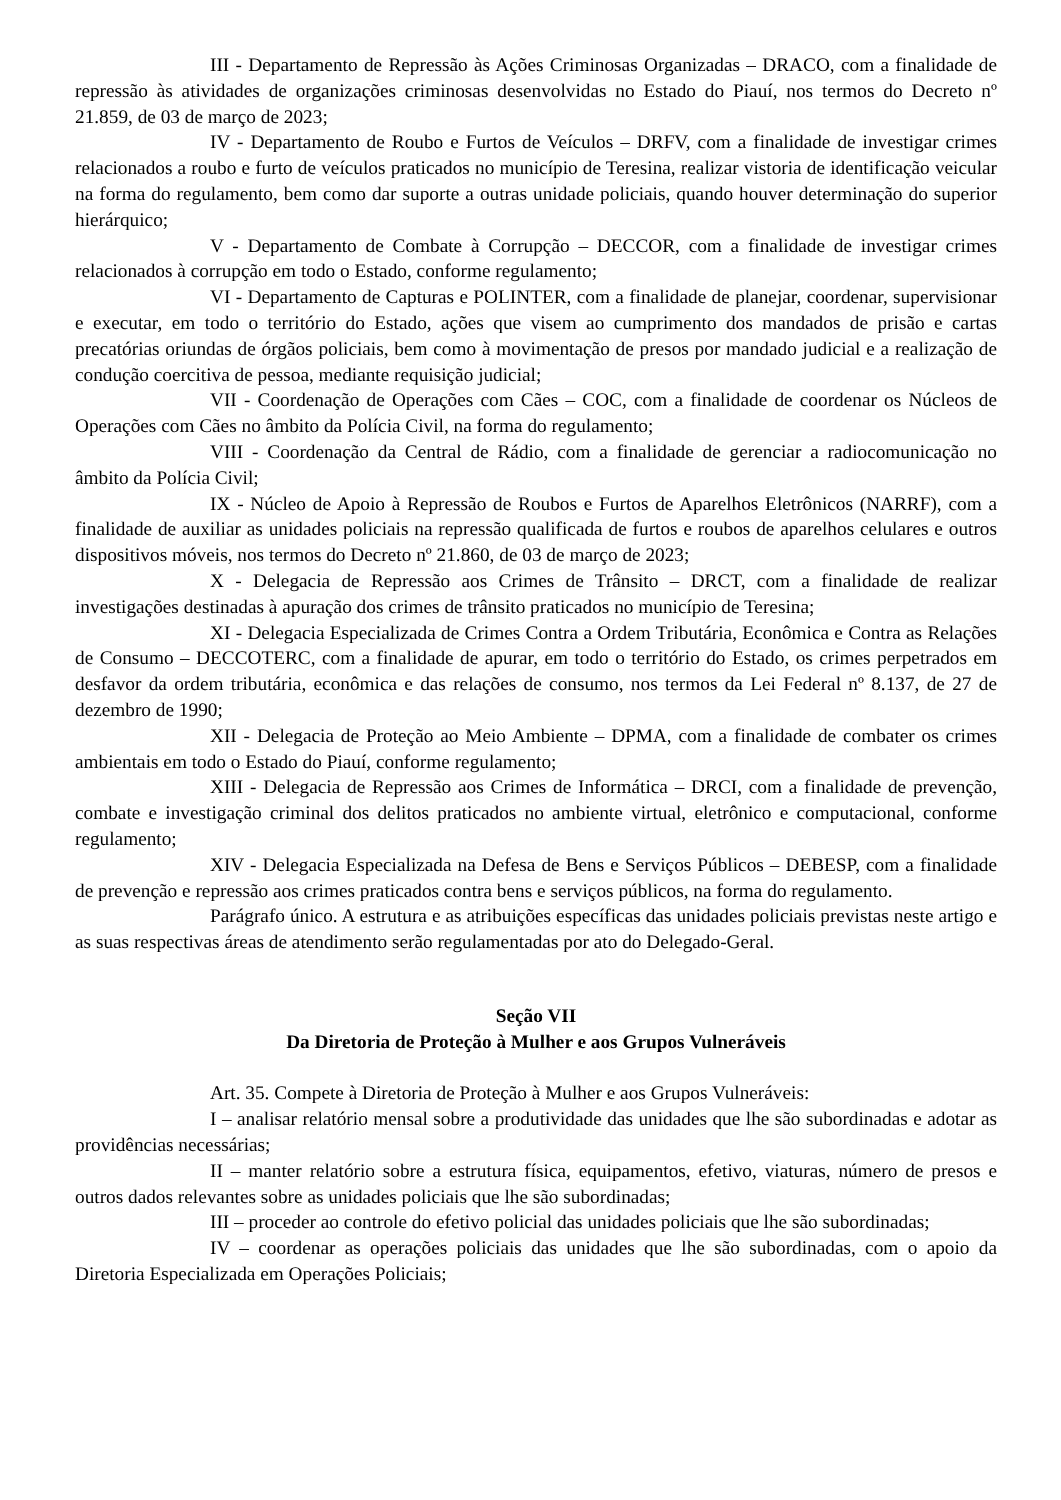III - Departamento de Repressão às Ações Criminosas Organizadas – DRACO, com a finalidade de repressão às atividades de organizações criminosas desenvolvidas no Estado do Piauí, nos termos do Decreto nº 21.859, de 03 de março de 2023;
IV - Departamento de Roubo e Furtos de Veículos – DRFV, com a finalidade de investigar crimes relacionados a roubo e furto de veículos praticados no município de Teresina, realizar vistoria de identificação veicular na forma do regulamento, bem como dar suporte a outras unidade policiais, quando houver determinação do superior hierárquico;
V - Departamento de Combate à Corrupção – DECCOR, com a finalidade de investigar crimes relacionados à corrupção em todo o Estado, conforme regulamento;
VI - Departamento de Capturas e POLINTER, com a finalidade de planejar, coordenar, supervisionar e executar, em todo o território do Estado, ações que visem ao cumprimento dos mandados de prisão e cartas precatórias oriundas de órgãos policiais, bem como à movimentação de presos por mandado judicial e a realização de condução coercitiva de pessoa, mediante requisição judicial;
VII - Coordenação de Operações com Cães – COC, com a finalidade de coordenar os Núcleos de Operações com Cães no âmbito da Polícia Civil, na forma do regulamento;
VIII - Coordenação da Central de Rádio, com a finalidade de gerenciar a radiocomunicação no âmbito da Polícia Civil;
IX - Núcleo de Apoio à Repressão de Roubos e Furtos de Aparelhos Eletrônicos (NARRF), com a finalidade de auxiliar as unidades policiais na repressão qualificada de furtos e roubos de aparelhos celulares e outros dispositivos móveis, nos termos do Decreto nº 21.860, de 03 de março de 2023;
X - Delegacia de Repressão aos Crimes de Trânsito – DRCT, com a finalidade de realizar investigações destinadas à apuração dos crimes de trânsito praticados no município de Teresina;
XI - Delegacia Especializada de Crimes Contra a Ordem Tributária, Econômica e Contra as Relações de Consumo – DECCOTERC, com a finalidade de apurar, em todo o território do Estado, os crimes perpetrados em desfavor da ordem tributária, econômica e das relações de consumo, nos termos da Lei Federal nº 8.137, de 27 de dezembro de 1990;
XII - Delegacia de Proteção ao Meio Ambiente – DPMA, com a finalidade de combater os crimes ambientais em todo o Estado do Piauí, conforme regulamento;
XIII - Delegacia de Repressão aos Crimes de Informática – DRCI, com a finalidade de prevenção, combate e investigação criminal dos delitos praticados no ambiente virtual, eletrônico e computacional, conforme regulamento;
XIV - Delegacia Especializada na Defesa de Bens e Serviços Públicos – DEBESP, com a finalidade de prevenção e repressão aos crimes praticados contra bens e serviços públicos, na forma do regulamento.
Parágrafo único. A estrutura e as atribuições específicas das unidades policiais previstas neste artigo e as suas respectivas áreas de atendimento serão regulamentadas por ato do Delegado-Geral.
Seção VII
Da Diretoria de Proteção à Mulher e aos Grupos Vulneráveis
Art. 35. Compete à Diretoria de Proteção à Mulher e aos Grupos Vulneráveis:
I – analisar relatório mensal sobre a produtividade das unidades que lhe são subordinadas e adotar as providências necessárias;
II – manter relatório sobre a estrutura física, equipamentos, efetivo, viaturas, número de presos e outros dados relevantes sobre as unidades policiais que lhe são subordinadas;
III – proceder ao controle do efetivo policial das unidades policiais que lhe são subordinadas;
IV – coordenar as operações policiais das unidades que lhe são subordinadas, com o apoio da Diretoria Especializada em Operações Policiais;